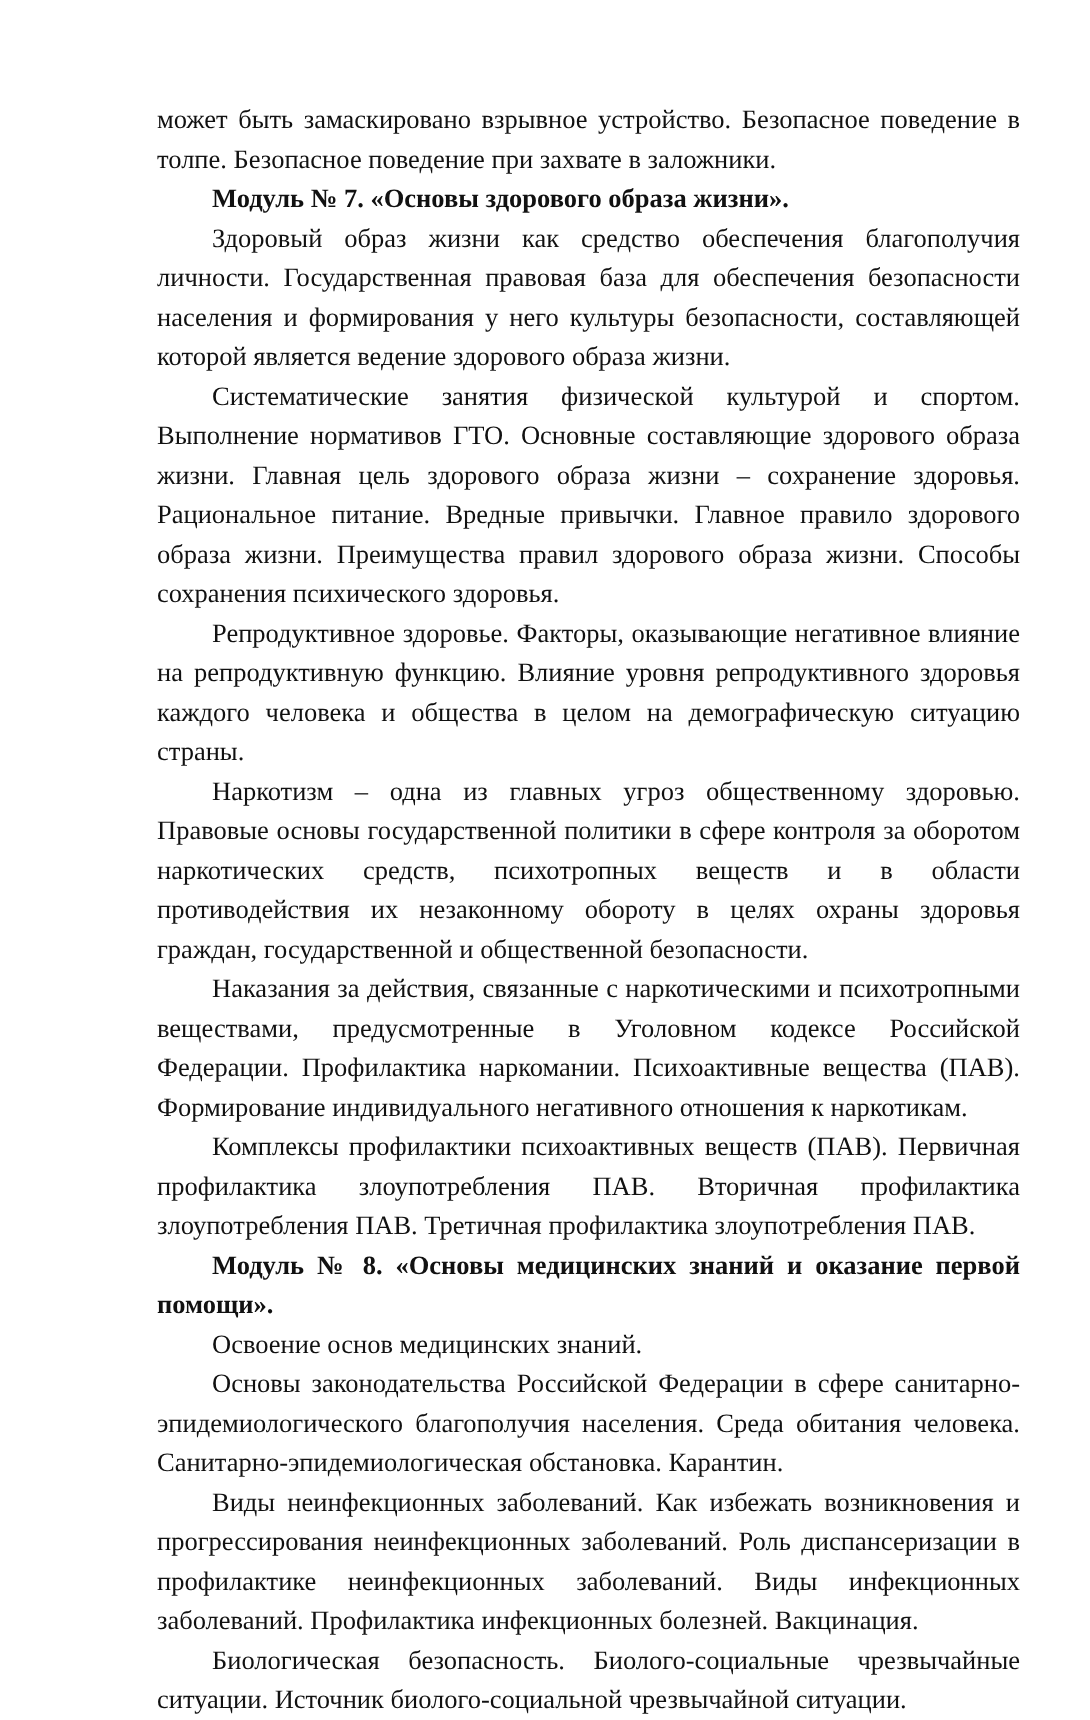может быть замаскировано взрывное устройство. Безопасное поведение в толпе. Безопасное поведение при захвате в заложники.
Модуль № 7. «Основы здорового образа жизни».
Здоровый образ жизни как средство обеспечения благополучия личности. Государственная правовая база для обеспечения безопасности населения и формирования у него культуры безопасности, составляющей которой является ведение здорового образа жизни.
Систематические занятия физической культурой и спортом. Выполнение нормативов ГТО. Основные составляющие здорового образа жизни. Главная цель здорового образа жизни – сохранение здоровья. Рациональное питание. Вредные привычки. Главное правило здорового образа жизни. Преимущества правил здорового образа жизни. Способы сохранения психического здоровья.
Репродуктивное здоровье. Факторы, оказывающие негативное влияние на репродуктивную функцию. Влияние уровня репродуктивного здоровья каждого человека и общества в целом на демографическую ситуацию страны.
Наркотизм – одна из главных угроз общественному здоровью. Правовые основы государственной политики в сфере контроля за оборотом наркотических средств, психотропных веществ и в области противодействия их незаконному обороту в целях охраны здоровья граждан, государственной и общественной безопасности.
Наказания за действия, связанные с наркотическими и психотропными веществами, предусмотренные в Уголовном кодексе Российской Федерации. Профилактика наркомании. Психоактивные вещества (ПАВ). Формирование индивидуального негативного отношения к наркотикам.
Комплексы профилактики психоактивных веществ (ПАВ). Первичная профилактика злоупотребления ПАВ. Вторичная профилактика злоупотребления ПАВ. Третичная профилактика злоупотребления ПАВ.
Модуль № 8. «Основы медицинских знаний и оказание первой помощи».
Освоение основ медицинских знаний.
Основы законодательства Российской Федерации в сфере санитарно-эпидемиологического благополучия населения. Среда обитания человека. Санитарно-эпидемиологическая обстановка. Карантин.
Виды неинфекционных заболеваний. Как избежать возникновения и прогрессирования неинфекционных заболеваний. Роль диспансеризации в профилактике неинфекционных заболеваний. Виды инфекционных заболеваний. Профилактика инфекционных болезней. Вакцинация.
Биологическая безопасность. Биолого-социальные чрезвычайные ситуации. Источник биолого-социальной чрезвычайной ситуации.